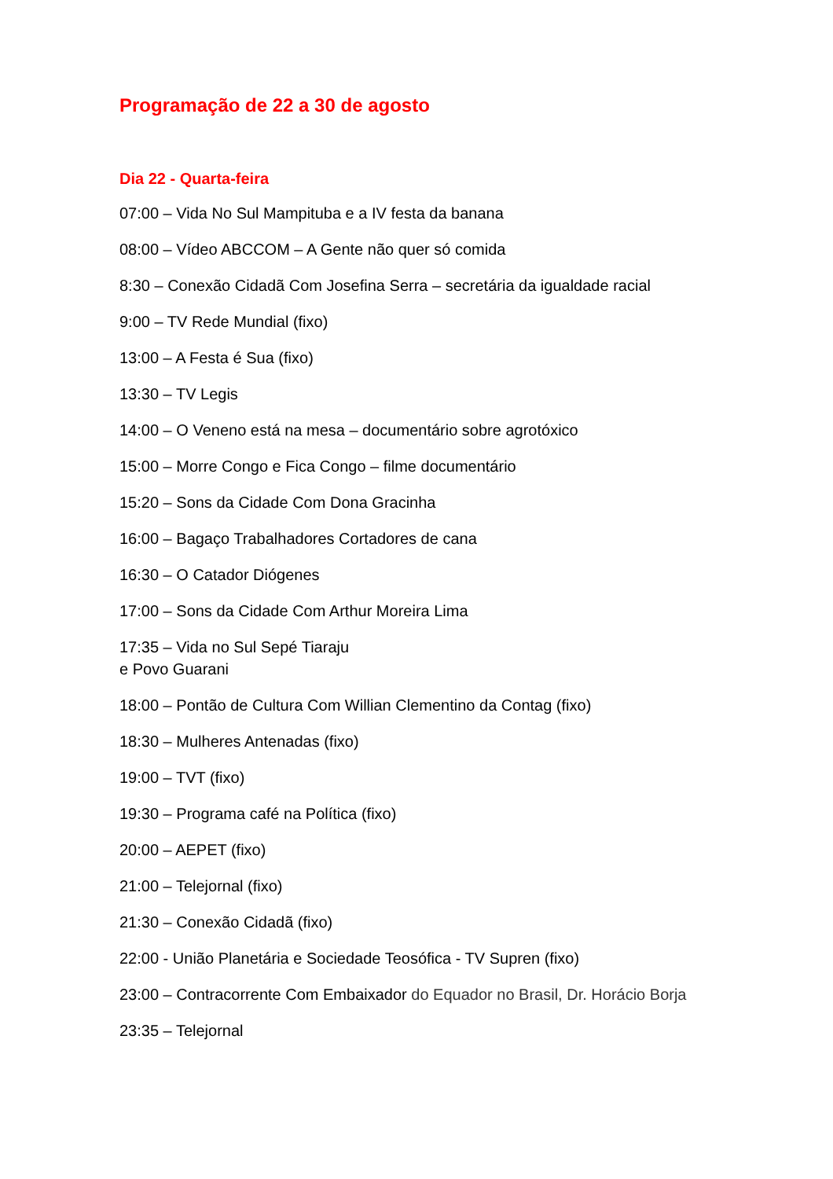Programação de 22 a 30 de agosto
Dia 22 - Quarta-feira
07:00 – Vida No Sul Mampituba e a IV festa da banana
08:00 – Vídeo ABCCOM – A Gente não quer só comida
8:30 – Conexão Cidadã Com Josefina Serra – secretária da igualdade racial
9:00 – TV Rede Mundial (fixo)
13:00 – A Festa é Sua (fixo)
13:30 – TV Legis
14:00 – O Veneno está na mesa – documentário sobre agrotóxico
15:00 – Morre Congo e Fica Congo – filme documentário
15:20 – Sons da Cidade Com Dona Gracinha
16:00 – Bagaço Trabalhadores Cortadores de cana
16:30 – O Catador Diógenes
17:00 – Sons da Cidade Com Arthur Moreira Lima
17:35 – Vida no Sul Sepé Tiaraju
e Povo Guarani
18:00 – Pontão de Cultura Com Willian Clementino da Contag (fixo)
18:30 – Mulheres Antenadas (fixo)
19:00 – TVT (fixo)
19:30 – Programa café na Política (fixo)
20:00 – AEPET (fixo)
21:00 – Telejornal (fixo)
21:30 – Conexão Cidadã (fixo)
22:00 - União Planetária e Sociedade Teosófica - TV Supren (fixo)
23:00 – Contracorrente Com Embaixador do Equador no Brasil, Dr. Horácio Borja
23:35 – Telejornal